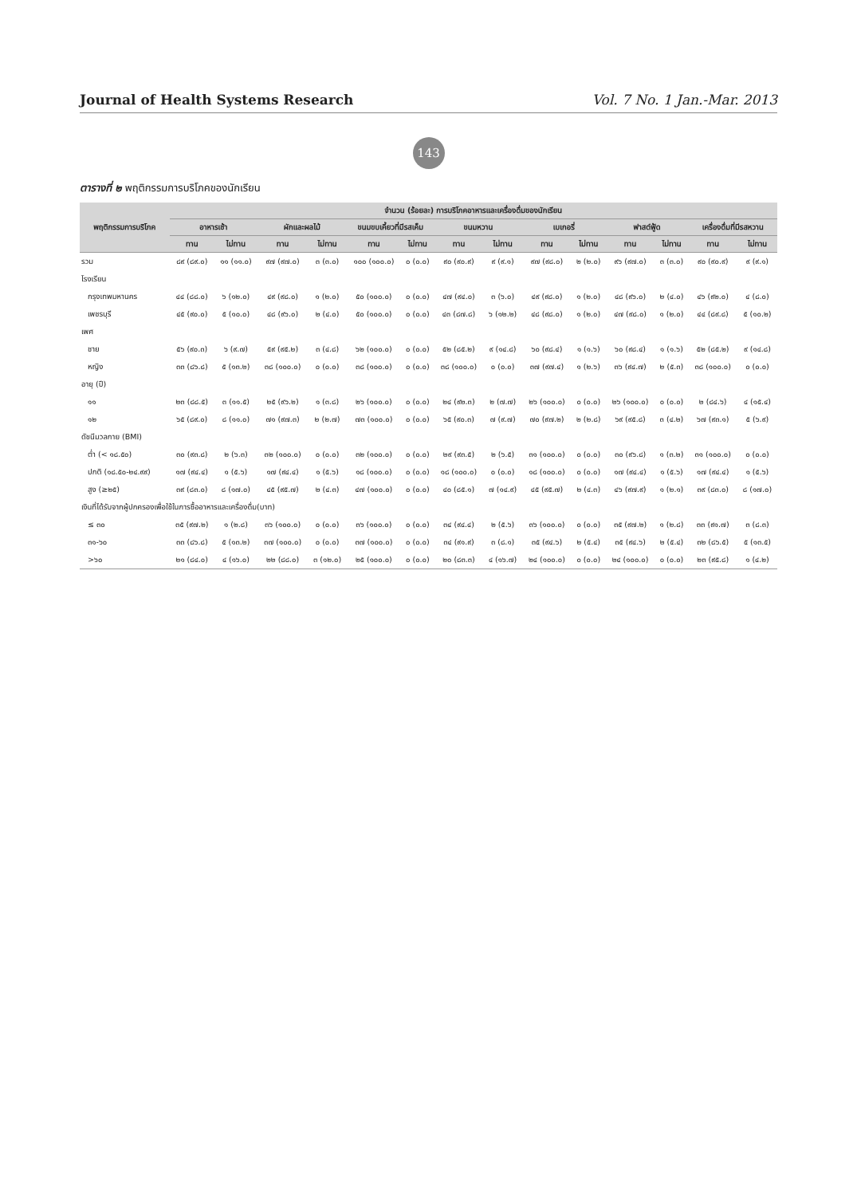Journal of Health Systems Research Vol. 7 No. 1 Jan.-Mar. 2013
143
ตารางที่ ๒ พฤติกรรมการบริโภคของนักเรียน
| พฤติกรรมการบริโภค | จำนวน (ร้อยละ) การบริโภคอาหารและเครื่องดื่มของนักเรียน | | | | | | | | | | | | | |
| --- | --- | --- | --- | --- | --- | --- | --- | --- | --- | --- | --- | --- | --- | --- |
| | อาหารเช้า | | ผักและผลไม้ | | ขนมขบเคี้ยวที่มีรสเค็ม | | ขนมหวาน | | เบเกอรี่ | | ฟาสต์ฟู้ด | | เครื่องดื่มที่มีรสหวาน | |
| | ทาน | ไม่ทาน | ทาน | ไม่ทาน | ทาน | ไม่ทาน | ทาน | ไม่ทาน | ทาน | ไม่ทาน | ทาน | ไม่ทาน | ทาน | ไม่ทาน |
| รวม | ๘๙ (๘๙.๐) | ๑๑ (๑๑.๐) | ๙๗ (๙๗.๐) | ๓ (๓.๐) | ๑๐๐ (๑๐๐.๐) | ๐ (๐.๐) | ๙๐ (๙๐.๙) | ๙ (๙.๑) | ๙๗ (๙๘.๐) | ๒ (๒.๐) | ๙๖ (๙๗.๐) | ๓ (๓.๐) | ๙๐ (๙๐.๙) | ๙ (๙.๑) |
| โรงเรียน | | | | | | | | | | | | | | |
| กรุงเทพมหานคร | ๔๔ (๘๘.๐) | ๖ (๑๒.๐) | ๔๙ (๙๘.๐) | ๑ (๒.๐) | ๕๐ (๑๐๐.๐) | ๐ (๐.๐) | ๔๗ (๙๔.๐) | ๓ (๖.๐) | ๔๙ (๙๘.๐) | ๑ (๒.๐) | ๔๘ (๙๖.๐) | ๒ (๔.๐) | ๔๖ (๙๒.๐) | ๔ (๘.๐) |
| เพชรบุรี | ๔๕ (๙๐.๐) | ๕ (๑๐.๐) | ๔๘ (๙๖.๐) | ๒ (๔.๐) | ๕๐ (๑๐๐.๐) | ๐ (๐.๐) | ๔๓ (๘๗.๘) | ๖ (๑๒.๒) | ๔๘ (๙๘.๐) | ๑ (๒.๐) | ๔๗ (๙๘.๐) | ๑ (๒.๐) | ๔๔ (๘๙.๘) | ๕ (๑๐.๒) |
| เพศ | | | | | | | | | | | | | | |
| ชาย | ๕๖ (๙๐.๓) | ๖ (๙.๗) | ๕๙ (๙๕.๒) | ๓ (๔.๘) | ๖๒ (๑๐๐.๐) | ๐ (๐.๐) | ๕๒ (๘๕.๒) | ๙ (๑๔.๘) | ๖๐ (๙๘.๔) | ๑ (๑.๖) | ๖๐ (๙๘.๔) | ๑ (๑.๖) | ๕๒ (๘๕.๒) | ๙ (๑๔.๘) |
| หญิง | ๓๓ (๘๖.๘) | ๕ (๑๓.๒) | ๓๘ (๑๐๐.๐) | ๐ (๐.๐) | ๓๘ (๑๐๐.๐) | ๐ (๐.๐) | ๓๘ (๑๐๐.๐) | ๐ (๐.๐) | ๓๗ (๙๗.๔) | ๑ (๒.๖) | ๓๖ (๙๔.๗) | ๒ (๕.๓) | ๓๘ (๑๐๐.๐) | ๐ (๐.๐) |
| อายุ (ปี) | | | | | | | | | | | | | | |
| ๑๑ | ๒๓ (๘๘.๕) | ๓ (๑๑.๕) | ๒๕ (๙๖.๒) | ๑ (๓.๘) | ๒๖ (๑๐๐.๐) | ๐ (๐.๐) | ๒๔ (๙๒.๓) | ๒ (๗.๗) | ๒๖ (๑๐๐.๐) | ๐ (๐.๐) | ๒๖ (๑๐๐.๐) | ๐ (๐.๐) | ๒ (๘๔.๖) | ๔ (๑๕.๔) |
| ๑๒ | ๖๕ (๘๙.๐) | ๘ (๑๑.๐) | ๗๑ (๙๗.๓) | ๒ (๒.๗) | ๗๓ (๑๐๐.๐) | ๐ (๐.๐) | ๖๕ (๙๐.๓) | ๗ (๙.๗) | ๗๐ (๙๗.๒) | ๒ (๒.๘) | ๖๙ (๙๕.๘) | ๓ (๔.๒) | ๖๗ (๙๓.๑) | ๕ (๖.๙) |
| ดัชนีมวลกาย (BMI) | | | | | | | | | | | | | | |
| ต่ำ (< ๑๘.๕๐) | ๓๐ (๙๓.๘) | ๒ (๖.๓) | ๓๒ (๑๐๐.๐) | ๐ (๐.๐) | ๓๒ (๑๐๐.๐) | ๐ (๐.๐) | ๒๙ (๙๓.๕) | ๒ (๖.๕) | ๓๑ (๑๐๐.๐) | ๐ (๐.๐) | ๓๐ (๙๖.๘) | ๑ (๓.๒) | ๓๑ (๑๐๐.๐) | ๐ (๐.๐) |
| ปกติ (๑๘.๕๐-๒๔.๙๙) | ๑๗ (๙๔.๔) | ๑ (๕.๖) | ๑๗ (๙๔.๔) | ๑ (๕.๖) | ๑๘ (๑๐๐.๐) | ๐ (๐.๐) | ๑๘ (๑๐๐.๐) | ๐ (๐.๐) | ๑๘ (๑๐๐.๐) | ๐ (๐.๐) | ๑๗ (๙๔.๔) | ๑ (๕.๖) | ๑๗ (๙๔.๔) | ๑ (๕.๖) |
| สูง (≥๒๕) | ๓๙ (๘๓.๐) | ๘ (๑๗.๐) | ๔๕ (๙๕.๗) | ๒ (๔.๓) | ๔๗ (๑๐๐.๐) | ๐ (๐.๐) | ๔๐ (๘๕.๑) | ๗ (๑๔.๙) | ๔๕ (๙๕.๗) | ๒ (๔.๓) | ๔๖ (๙๗.๙) | ๑ (๒.๑) | ๓๙ (๘๓.๐) | ๘ (๑๗.๐) |
| เงินที่ได้รับจากผู้ปกครองเพื่อใช้ในการซื้ออาหารและเครื่องดื่ม(บาท) | | | | | | | | | | | | | | |
| ≤ ๓๐ | ๓๕ (๙๗.๒) | ๑ (๒.๘) | ๓๖ (๑๐๐.๐) | ๐ (๐.๐) | ๓๖ (๑๐๐.๐) | ๐ (๐.๐) | ๓๔ (๙๔.๔) | ๒ (๕.๖) | ๓๖ (๑๐๐.๐) | ๐ (๐.๐) | ๓๕ (๙๗.๒) | ๑ (๒.๘) | ๓๓ (๙๑.๗) | ๓ (๘.๓) |
| ๓๑-๖๐ | ๓๓ (๘๖.๘) | ๕ (๑๓.๒) | ๓๗ (๑๐๐.๐) | ๐ (๐.๐) | ๓๗ (๑๐๐.๐) | ๐ (๐.๐) | ๓๔ (๙๑.๙) | ๓ (๘.๑) | ๓๕ (๙๔.๖) | ๒ (๕.๔) | ๓๕ (๙๔.๖) | ๒ (๕.๔) | ๓๒ (๘๖.๕) | ๕ (๑๓.๕) |
| >๖๐ | ๒๑ (๘๔.๐) | ๔ (๑๖.๐) | ๒๒ (๘๘.๐) | ๓ (๑๒.๐) | ๒๕ (๑๐๐.๐) | ๐ (๐.๐) | ๒๐ (๘๓.๓) | ๔ (๑๖.๗) | ๒๔ (๑๐๐.๐) | ๐ (๐.๐) | ๒๔ (๑๐๐.๐) | ๐ (๐.๐) | ๒๓ (๙๕.๘) | ๑ (๔.๒) |